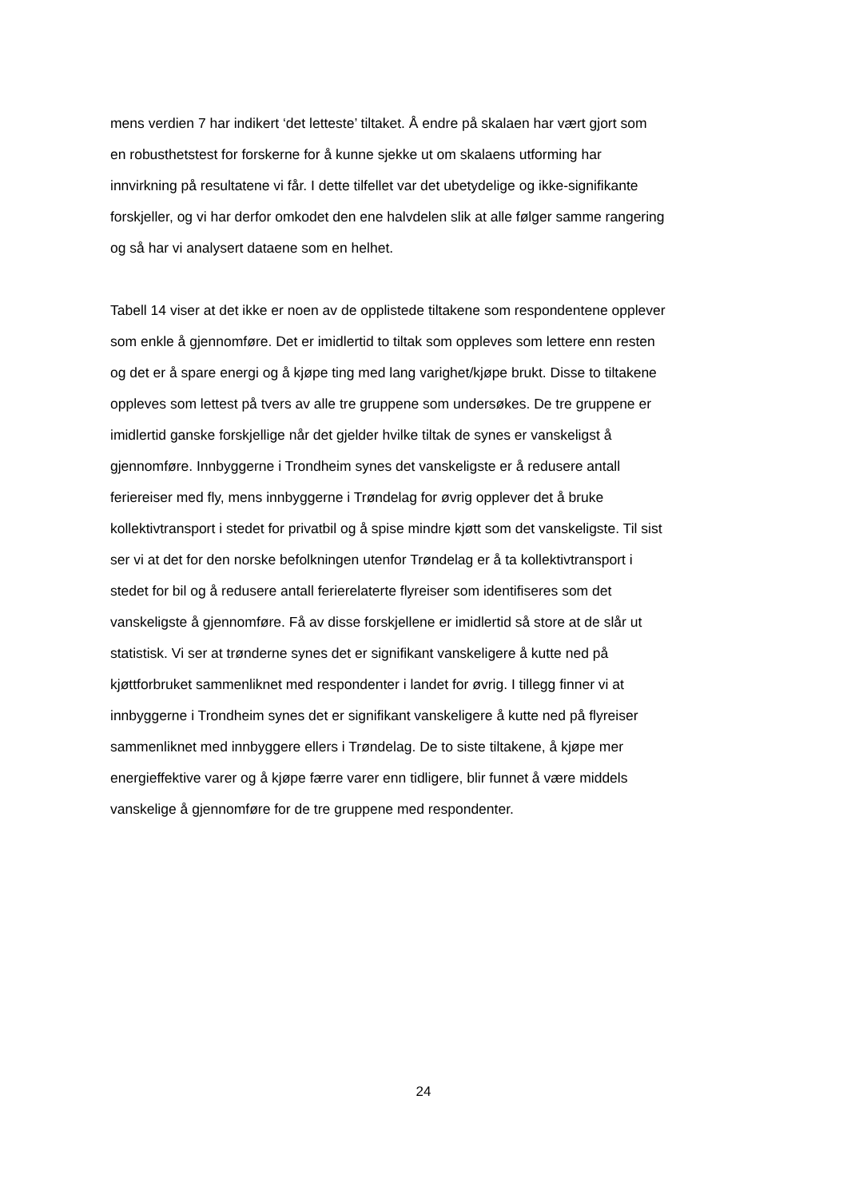mens verdien 7 har indikert ‘det letteste’ tiltaket. Å endre på skalaen har vært gjort som
en robusthetstest for forskerne for å kunne sjekke ut om skalaens utforming har
innvirkning på resultatene vi får. I dette tilfellet var det ubetydelige og ikke-signifikante
forskjeller, og vi har derfor omkodet den ene halvdelen slik at alle følger samme rangering
og så har vi analysert dataene som en helhet.
Tabell 14 viser at det ikke er noen av de opplistede tiltakene som respondentene opplever
som enkle å gjennomføre. Det er imidlertid to tiltak som oppleves som lettere enn resten
og det er å spare energi og å kjøpe ting med lang varighet/kjøpe brukt. Disse to tiltakene
oppleves som lettest på tvers av alle tre gruppene som undersøkes. De tre gruppene er
imidlertid ganske forskjellige når det gjelder hvilke tiltak de synes er vanskeligst å
gjennomføre. Innbyggerne i Trondheim synes det vanskeligste er å redusere antall
feriereiser med fly, mens innbyggerne i Trøndelag for øvrig opplever det å bruke
kollektivtransport i stedet for privatbil og å spise mindre kjøtt som det vanskeligste. Til sist
ser vi at det for den norske befolkningen utenfor Trøndelag er å ta kollektivtransport i
stedet for bil og å redusere antall ferierelaterte flyreiser som identifiseres som det
vanskeligste å gjennomføre. Få av disse forskjellene er imidlertid så store at de slår ut
statistisk. Vi ser at trønderne synes det er signifikant vanskeligere å kutte ned på
kjøttforbruket sammenliknet med respondenter i landet for øvrig. I tillegg finner vi at
innbyggerne i Trondheim synes det er signifikant vanskeligere å kutte ned på flyreiser
sammenliknet med innbyggere ellers i Trøndelag. De to siste tiltakene, å kjøpe mer
energieffektive varer og å kjøpe færre varer enn tidligere, blir funnet å være middels
vanskelige å gjennomføre for de tre gruppene med respondenter.
24